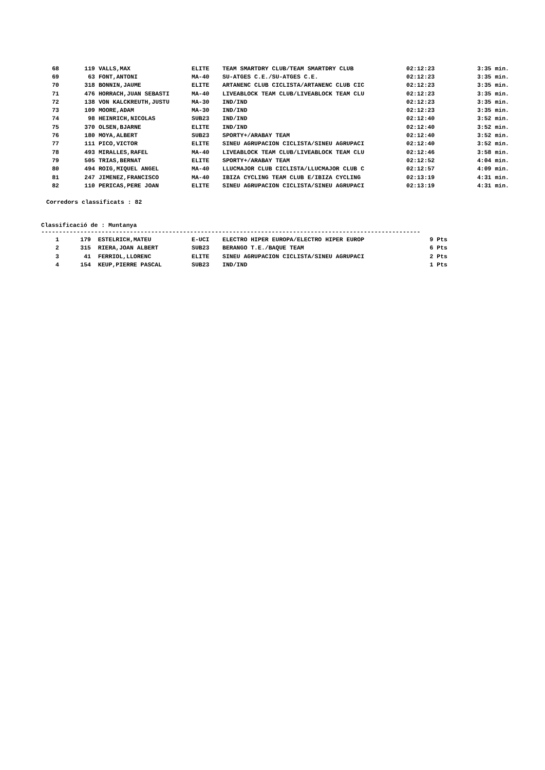| 68 | 119 | VALLS,MAX | ELITE | TEAM SMARTDRY CLUB/TEAM SMARTDRY CLUB | 02:12:23 | 3:35 min. |
| 69 | 63 | FONT,ANTONI | MA-40 | SU-ATGES C.E./SU-ATGES C.E. | 02:12:23 | 3:35 min. |
| 70 | 318 | BONNIN,JAUME | ELITE | ARTANENC CLUB CICLISTA/ARTANENC CLUB CIC | 02:12:23 | 3:35 min. |
| 71 | 476 | HORRACH,JUAN SEBASTI | MA-40 | LIVEABLOCK TEAM CLUB/LIVEABLOCK TEAM CLU | 02:12:23 | 3:35 min. |
| 72 | 138 | VON KALCKREUTH,JUSTU | MA-30 | IND/IND | 02:12:23 | 3:35 min. |
| 73 | 109 | MOORE,ADAM | MA-30 | IND/IND | 02:12:23 | 3:35 min. |
| 74 | 98 | HEINRICH,NICOLAS | SUB23 | IND/IND | 02:12:40 | 3:52 min. |
| 75 | 370 | OLSEN,BJARNE | ELITE | IND/IND | 02:12:40 | 3:52 min. |
| 76 | 180 | MOYA,ALBERT | SUB23 | SPORTY+/ARABAY TEAM | 02:12:40 | 3:52 min. |
| 77 | 111 | PICO,VICTOR | ELITE | SINEU AGRUPACION CICLISTA/SINEU AGRUPACI | 02:12:40 | 3:52 min. |
| 78 | 493 | MIRALLES,RAFEL | MA-40 | LIVEABLOCK TEAM CLUB/LIVEABLOCK TEAM CLU | 02:12:46 | 3:58 min. |
| 79 | 505 | TRIAS,BERNAT | ELITE | SPORTY+/ARABAY TEAM | 02:12:52 | 4:04 min. |
| 80 | 494 | ROIG,MIQUEL ANGEL | MA-40 | LLUCMAJOR CLUB CICLISTA/LLUCMAJOR CLUB C | 02:12:57 | 4:09 min. |
| 81 | 247 | JIMENEZ,FRANCISCO | MA-40 | IBIZA CYCLING TEAM CLUB E/IBIZA CYCLING | 02:13:19 | 4:31 min. |
| 82 | 110 | PERICAS,PERE JOAN | ELITE | SINEU AGRUPACION CICLISTA/SINEU AGRUPACI | 02:13:19 | 4:31 min. |
Corredors classificats : 82
Classificació de : Muntanya
-----------------------------------------------------------------------------------------------------------
| 1 | 179 | ESTELRICH,MATEU | E-UCI | ELECTRO HIPER EUROPA/ELECTRO HIPER EUROP | 9 Pts |
| 2 | 315 | RIERA,JOAN ALBERT | SUB23 | BERANGO T.E./BAQUE TEAM | 6 Pts |
| 3 | 41 | FERRIOL,LLORENC | ELITE | SINEU AGRUPACION CICLISTA/SINEU AGRUPACI | 2 Pts |
| 4 | 154 | KEUP,PIERRE PASCAL | SUB23 | IND/IND | 1 Pts |